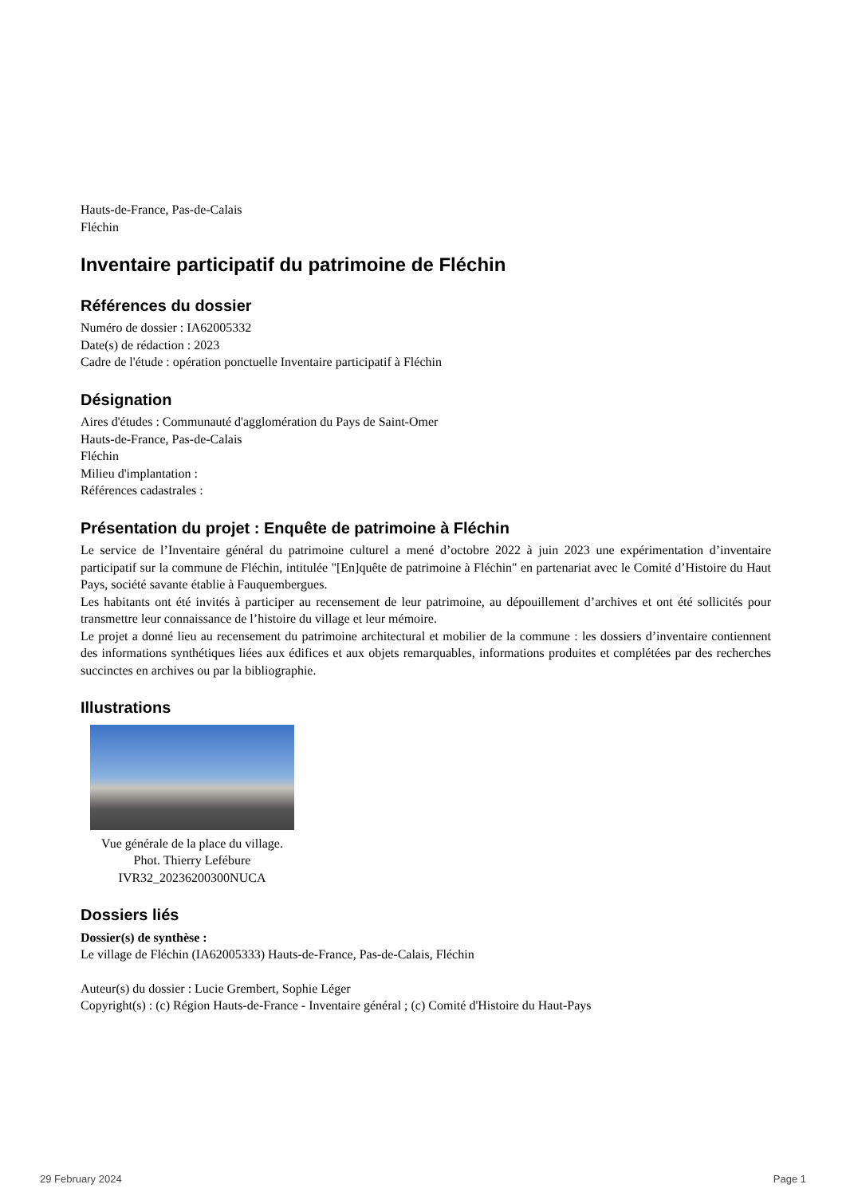Hauts-de-France, Pas-de-Calais
Fléchin
Inventaire participatif du patrimoine de Fléchin
Références du dossier
Numéro de dossier : IA62005332
Date(s) de rédaction : 2023
Cadre de l'étude : opération ponctuelle Inventaire participatif à Fléchin
Désignation
Aires d'études : Communauté d'agglomération du Pays de Saint-Omer
Hauts-de-France, Pas-de-Calais
Fléchin
Milieu d'implantation :
Références cadastrales :
Présentation du projet : Enquête de patrimoine à Fléchin
Le service de l’Inventaire général du patrimoine culturel a mené d’octobre 2022 à juin 2023 une expérimentation d’inventaire participatif sur la commune de Fléchin, intitulée "[En]quête de patrimoine à Fléchin" en partenariat avec le Comité d’Histoire du Haut Pays, société savante établie à Fauquembergues.
Les habitants ont été invités à participer au recensement de leur patrimoine, au dépouillement d’archives et ont été sollicités pour transmettre leur connaissance de l’histoire du village et leur mémoire.
Le projet a donné lieu au recensement du patrimoine architectural et mobilier de la commune : les dossiers d’inventaire contiennent des informations synthétiques liées aux édifices et aux objets remarquables, informations produites et complétées par des recherches succinctes en archives ou par la bibliographie.
Illustrations
Vue générale de la place du village.
Phot. Thierry Lefébure
IVR32_20236200300NUCA
Dossiers liés
Dossier(s) de synthèse :
Le village de Fléchin (IA62005333) Hauts-de-France, Pas-de-Calais, Fléchin
Auteur(s) du dossier : Lucie Grembert, Sophie Léger
Copyright(s) : (c) Région Hauts-de-France - Inventaire général ; (c) Comité d'Histoire du Haut-Pays
29 February 2024 Page 1